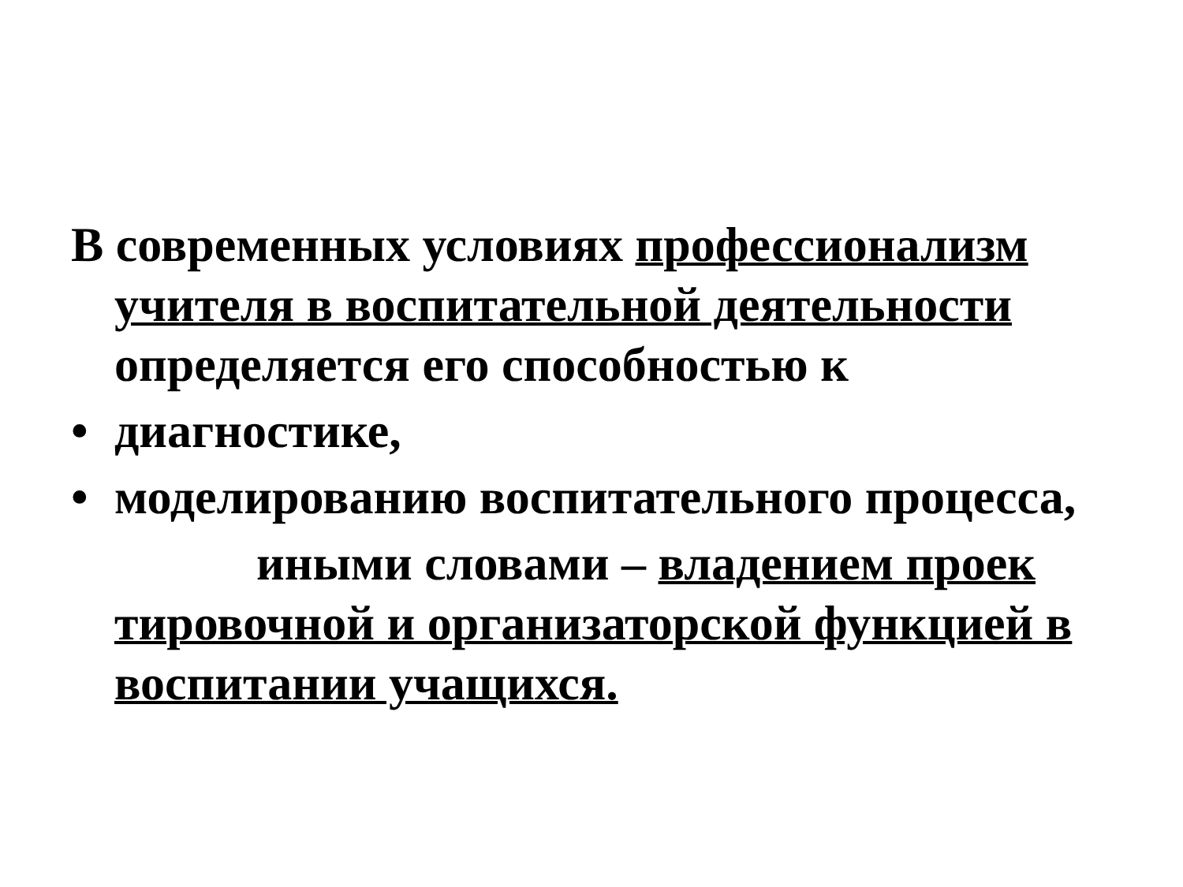В современных условиях профессионализм учителя в воспитательной деятельности определяется его способностью к
• диагностике,
• моделированию воспитательного процесса,
иными словами – владением проек тировочной и организаторской функцией в воспитании учащихся.